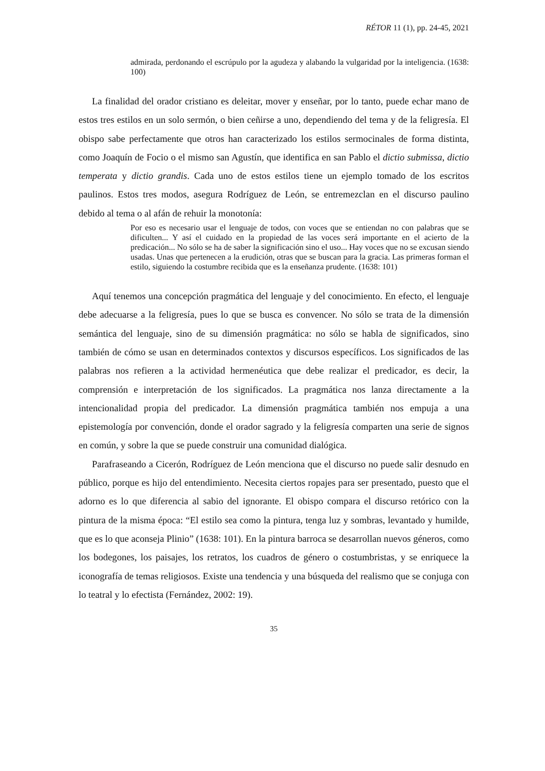RÉTOR 11 (1), pp. 24-45, 2021
admirada, perdonando el escrúpulo por la agudeza y alabando la vulgaridad por la inteligencia. (1638: 100)
La finalidad del orador cristiano es deleitar, mover y enseñar, por lo tanto, puede echar mano de estos tres estilos en un solo sermón, o bien ceñirse a uno, dependiendo del tema y de la feligresía. El obispo sabe perfectamente que otros han caracterizado los estilos sermocinales de forma distinta, como Joaquín de Focio o el mismo san Agustín, que identifica en san Pablo el dictio submissa, dictio temperata y dictio grandis. Cada uno de estos estilos tiene un ejemplo tomado de los escritos paulinos. Estos tres modos, asegura Rodríguez de León, se entremezclan en el discurso paulino debido al tema o al afán de rehuir la monotonía:
Por eso es necesario usar el lenguaje de todos, con voces que se entiendan no con palabras que se dificulten... Y así el cuidado en la propiedad de las voces será importante en el acierto de la predicación... No sólo se ha de saber la significación sino el uso... Hay voces que no se excusan siendo usadas. Unas que pertenecen a la erudición, otras que se buscan para la gracia. Las primeras forman el estilo, siguiendo la costumbre recibida que es la enseñanza prudente. (1638: 101)
Aquí tenemos una concepción pragmática del lenguaje y del conocimiento. En efecto, el lenguaje debe adecuarse a la feligresía, pues lo que se busca es convencer. No sólo se trata de la dimensión semántica del lenguaje, sino de su dimensión pragmática: no sólo se habla de significados, sino también de cómo se usan en determinados contextos y discursos específicos. Los significados de las palabras nos refieren a la actividad hermenéutica que debe realizar el predicador, es decir, la comprensión e interpretación de los significados. La pragmática nos lanza directamente a la intencionalidad propia del predicador. La dimensión pragmática también nos empuja a una epistemología por convención, donde el orador sagrado y la feligresía comparten una serie de signos en común, y sobre la que se puede construir una comunidad dialógica.
Parafraseando a Cicerón, Rodríguez de León menciona que el discurso no puede salir desnudo en público, porque es hijo del entendimiento. Necesita ciertos ropajes para ser presentado, puesto que el adorno es lo que diferencia al sabio del ignorante. El obispo compara el discurso retórico con la pintura de la misma época: “El estilo sea como la pintura, tenga luz y sombras, levantado y humilde, que es lo que aconseja Plinio” (1638: 101). En la pintura barroca se desarrollan nuevos géneros, como los bodegones, los paisajes, los retratos, los cuadros de género o costumbristas, y se enriquece la iconografía de temas religiosos. Existe una tendencia y una búsqueda del realismo que se conjuga con lo teatral y lo efectista (Fernández, 2002: 19).
35